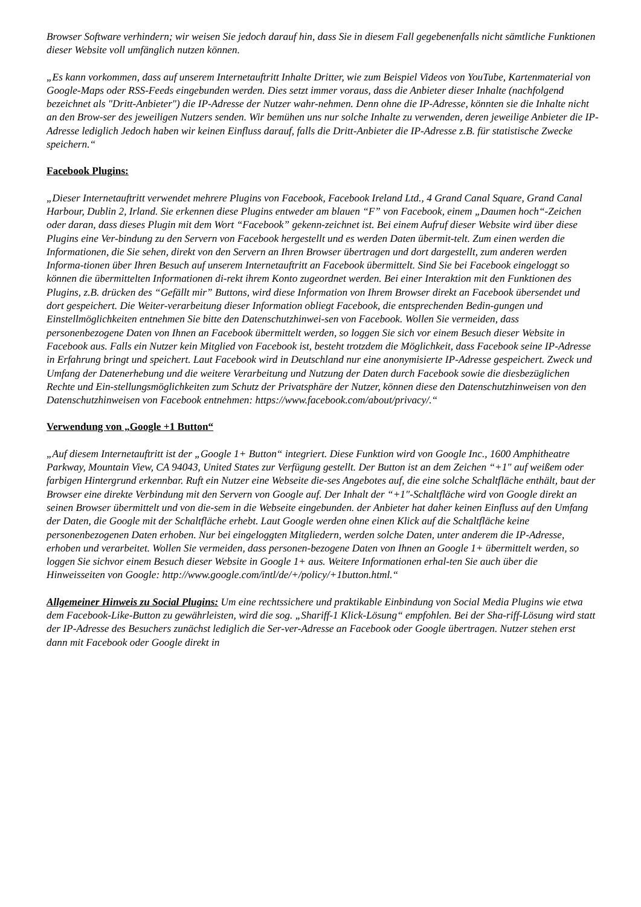Browser Software verhindern; wir weisen Sie jedoch darauf hin, dass Sie in diesem Fall gegebenenfalls nicht sämtliche Funktionen dieser Website voll umfänglich nutzen können.
„Es kann vorkommen, dass auf unserem Internetauftritt Inhalte Dritter, wie zum Beispiel Videos von YouTube, Kartenmaterial von Google-Maps oder RSS-Feeds eingebunden werden. Dies setzt immer voraus, dass die Anbieter dieser Inhalte (nachfolgend bezeichnet als "Dritt-Anbieter") die IP-Adresse der Nutzer wahr-nehmen. Denn ohne die IP-Adresse, könnten sie die Inhalte nicht an den Brow-ser des jeweiligen Nutzers senden. Wir bemühen uns nur solche Inhalte zu verwenden, deren jeweilige Anbieter die IP-Adresse lediglich Jedoch haben wir keinen Einfluss darauf, falls die Dritt-Anbieter die IP-Adresse z.B. für statistische Zwecke speichern.“
Facebook Plugins:
„Dieser Internetauftritt verwendet mehrere Plugins von Facebook, Facebook Ireland Ltd., 4 Grand Canal Square, Grand Canal Harbour, Dublin 2, Irland. Sie erkennen diese Plugins entweder am blauen “F” von Facebook, einem „Daumen hoch“-Zeichen oder daran, dass dieses Plugin mit dem Wort “Facebook” gekenn-zeichnet ist. Bei einem Aufruf dieser Website wird über diese Plugins eine Ver-bindung zu den Servern von Facebook hergestellt und es werden Daten übermit-telt. Zum einen werden die Informationen, die Sie sehen, direkt von den Servern an Ihren Browser übertragen und dort dargestellt, zum anderen werden Informa-tionen über Ihren Besuch auf unserem Internetauftritt an Facebook übermittelt. Sind Sie bei Facebook eingeloggt so können die übermittelten Informationen di-rekt ihrem Konto zugeordnet werden. Bei einer Interaktion mit den Funktionen des Plugins, z.B. drücken des “Gefällt mir” Buttons, wird diese Information von Ihrem Browser direkt an Facebook übersendet und dort gespeichert. Die Weiter-verarbeitung dieser Information obliegt Facebook, die entsprechenden Bedin-gungen und Einstellmöglichkeiten entnehmen Sie bitte den Datenschutzhinwei-sen von Facebook. Wollen Sie vermeiden, dass personenbezogene Daten von Ihnen an Facebook übermittelt werden, so loggen Sie sich vor einem Besuch dieser Website in Facebook aus. Falls ein Nutzer kein Mitglied von Facebook ist, besteht trotzdem die Möglichkeit, dass Facebook seine IP-Adresse in Erfahrung bringt und speichert. Laut Facebook wird in Deutschland nur eine anonymisierte IP-Adresse gespeichert. Zweck und Umfang der Datenerhebung und die weitere Verarbeitung und Nutzung der Daten durch Facebook sowie die diesbezüglichen Rechte und Ein-stellungsmöglichkeiten zum Schutz der Privatsphäre der Nutzer, können diese den Datenschutzhinweisen von den Datenschutzhinweisen von Facebook entnehmen: https://www.facebook.com/about/privacy/.“
Verwendung von „Google +1 Button“
„Auf diesem Internetauftritt ist der „Google 1+ Button“ integriert. Diese Funktion wird von Google Inc., 1600 Amphitheatre Parkway, Mountain View, CA 94043, United States zur Verfügung gestellt. Der Button ist an dem Zeichen “+1″ auf weißem oder farbigen Hintergrund erkennbar. Ruft ein Nutzer eine Webseite die-ses Angebotes auf, die eine solche Schaltfläche enthält, baut der Browser eine direkte Verbindung mit den Servern von Google auf. Der Inhalt der “+1″-Schaltfläche wird von Google direkt an seinen Browser übermittelt und von die-sem in die Webseite eingebunden. der Anbieter hat daher keinen Einfluss auf den Umfang der Daten, die Google mit der Schaltfläche erhebt. Laut Google werden ohne einen Klick auf die Schaltfläche keine personenbezogenen Daten erhoben. Nur bei eingeloggten Mitgliedern, werden solche Daten, unter anderem die IP-Adresse, erhoben und verarbeitet. Wollen Sie vermeiden, dass personen-bezogene Daten von Ihnen an Google 1+ übermittelt werden, so loggen Sie sichvor einem Besuch dieser Website in Google 1+ aus. Weitere Informationen erhal-ten Sie auch über die Hinweisseiten von Google: http://www.google.com/intl/de/+/policy/+1button.html.“
Allgemeiner Hinweis zu Social Plugins: Um eine rechtssichere und praktikable Einbindung von Social Media Plugins wie etwa dem Facebook-Like-Button zu gewährleisten, wird die sog. „Shariff-1 Klick-Lösung“ empfohlen. Bei der Sha-riff-Lösung wird statt der IP-Adresse des Besuchers zunächst lediglich die Ser-ver-Adresse an Facebook oder Google übertragen. Nutzer stehen erst dann mit Facebook oder Google direkt in